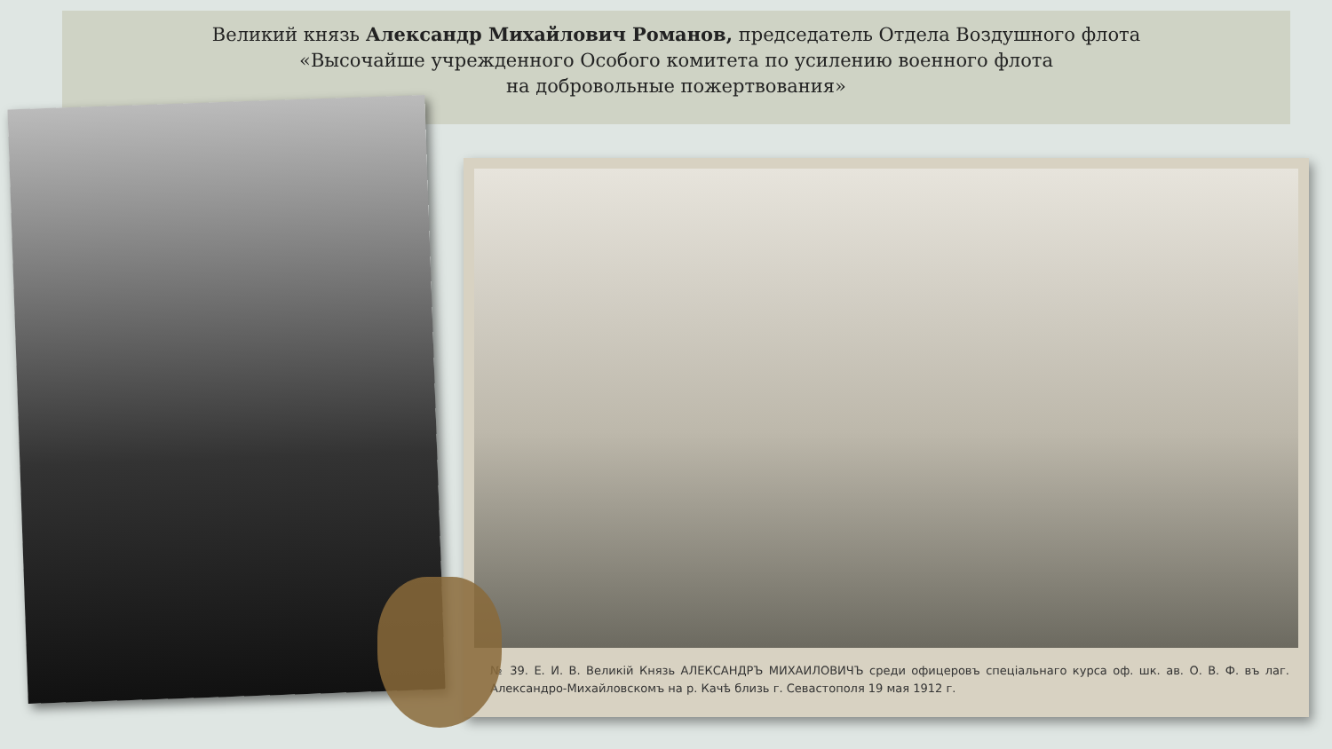Великий князь Александр Михайлович Романов, председатель Отдела Воздушного флота
«Высочайше учрежденного Особого комитета по усилению военного флота
на добровольные пожертвования»
№ 39. Е. И. В. Великій Князь АЛЕКСАНДРЪ МИХАИЛОВИЧЪ среди офицеровъ спеціальнаго курса оф. шк. ав. О. В. Ф. въ лаг. Александро-Михайловскомъ на р. Качѣ близь г. Севастополя 19 мая 1912 г.